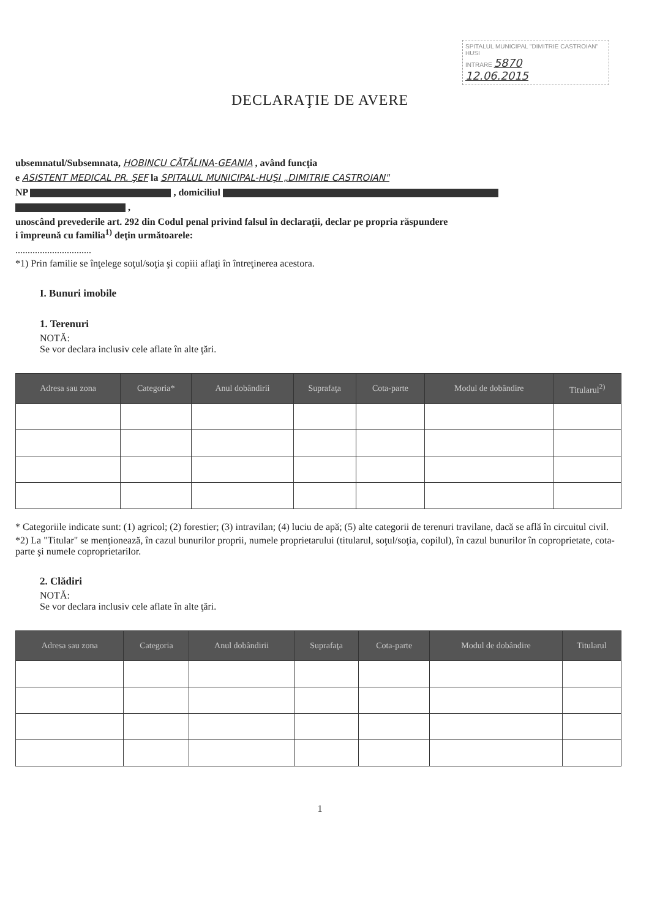SPITALUL MUNICIPAL "DIMITRIE CASTROIAN" HUSI
INTRARE 5870
12.06.2015
DECLARAŢIE DE AVERE
ubsemnatul/Subsemnata, HOBINCU CĂTĂLINA-GEANIA , având funcţia
e ASISTENT MEDICAL PR. ŞEF la SPITALUL MUNICIPAL-HUŞI „DIMITRIE CASTROIAN"
NP , domiciliul
,
unoscând prevederile art. 292 din Codul penal privind falsul în declaraţii, declar pe propria răspundere
i împreună cu familia<sup>1)</sup> deţin următoarele:
...............................
*1) Prin familie se înţelege soţul/soţia şi copiii aflaţi în întreţinerea acestora.
I. Bunuri imobile
1. Terenuri
NOTĂ:
Se vor declara inclusiv cele aflate în alte ţări.
| Adresa sau zona | Categoria* | Anul dobândirii | Suprafaţa | Cota-parte | Modul de dobândire | Titularul<sup>2)</sup> |
| --- | --- | --- | --- | --- | --- | --- |
* Categoriile indicate sunt: (1) agricol; (2) forestier; (3) intravilan; (4) luciu de apă; (5) alte categorii de terenuri travilane, dacă se află în circuitul civil.
*2) La "Titular" se menţionează, în cazul bunurilor proprii, numele proprietarului (titularul, soţul/soţia, copilul), în cazul bunurilor în coproprietate, cota-parte şi numele coproprietarilor.
2. Clădiri
NOTĂ:
Se vor declara inclusiv cele aflate în alte ţări.
| Adresa sau zona | Categoria | Anul dobândirii | Suprafaţa | Cota-parte | Modul de dobândire | Titularul |
| --- | --- | --- | --- | --- | --- | --- |
1